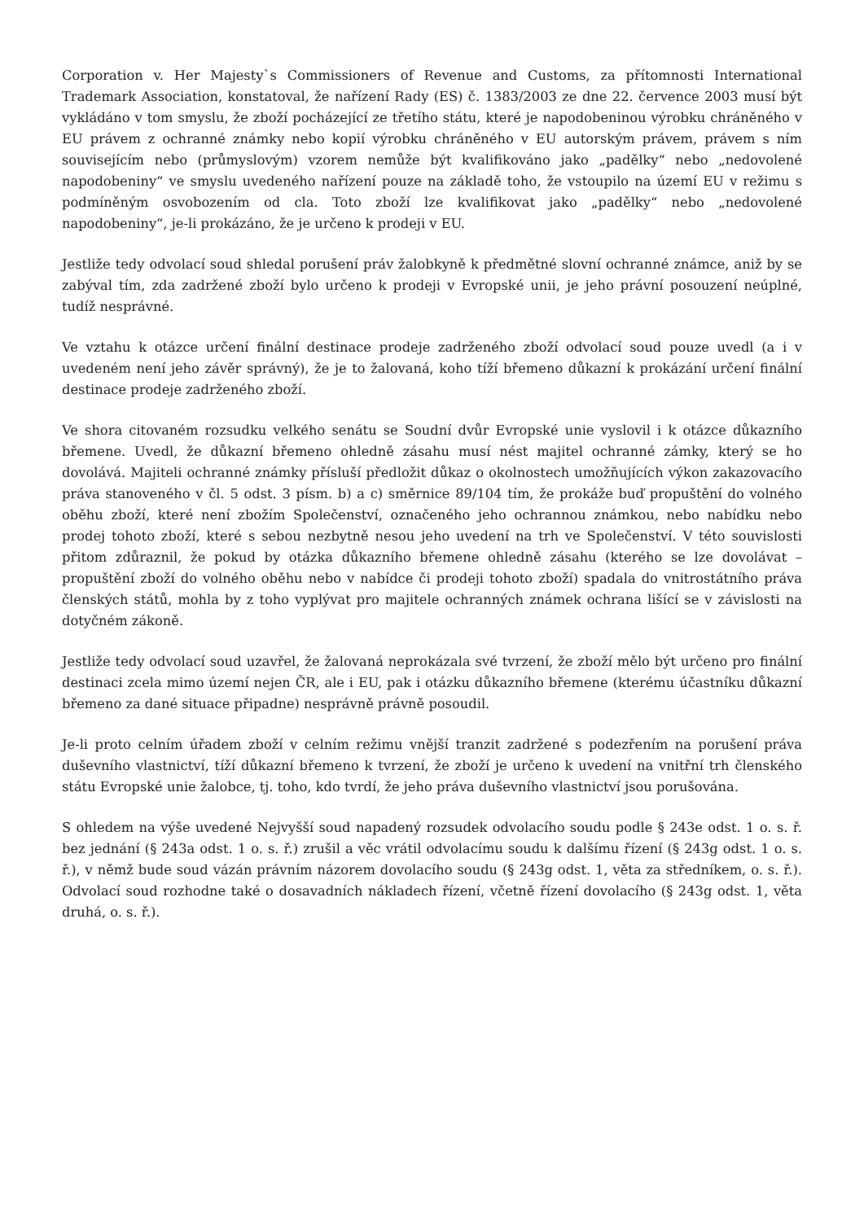Corporation v. Her Majesty`s Commissioners of Revenue and Customs, za přítomnosti International Trademark Association, konstatoval, že nařízení Rady (ES) č. 1383/2003 ze dne 22. července 2003 musí být vykládáno v tom smyslu, že zboží pocházející ze třetího státu, které je napodobeninou výrobku chráněného v EU právem z ochranné známky nebo kopií výrobku chráněného v EU autorským právem, právem s ním souvisejícím nebo (průmyslovým) vzorem nemůže být kvalifikováno jako „padělky“ nebo „nedovolené napodobeniny“ ve smyslu uvedeného nařízení pouze na základě toho, že vstoupilo na území EU v režimu s podmíněným osvobozením od cla. Toto zboží lze kvalifikovat jako „padělky“ nebo „nedovolené napodobeniny“, je-li prokázáno, že je určeno k prodeji v EU.
Jestliže tedy odvolací soud shledal porušení práv žalobkyně k předmětné slovní ochranné známce, aniž by se zabýval tím, zda zadržené zboží bylo určeno k prodeji v Evropské unii, je jeho právní posouzení neúplné, tudíž nesprávné.
Ve vztahu k otázce určení finální destinace prodeje zadrženého zboží odvolací soud pouze uvedl (a i v uvedeném není jeho závěr správný), že je to žalovaná, koho tíží břemeno důkazní k prokázání určení finální destinace prodeje zadrženého zboží.
Ve shora citovaném rozsudku velkého senátu se Soudní dvůr Evropské unie vyslovil i k otázce důkazního břemene. Uvedl, že důkazní břemeno ohledně zásahu musí nést majitel ochranné zámky, který se ho dovolává. Majiteli ochranné známky přísluší předložit důkaz o okolnostech umožňujících výkon zakazovacího práva stanoveného v čl. 5 odst. 3 písm. b) a c) směrnice 89/104 tím, že prokáže buď propuštění do volného oběhu zboží, které není zbožím Společenství, označeného jeho ochrannou známkou, nebo nabídku nebo prodej tohoto zboží, které s sebou nezbytně nesou jeho uvedení na trh ve Společenství. V této souvislosti přitom zdůraznil, že pokud by otázka důkazního břemene ohledně zásahu (kterého se lze dovolávat – propuštění zboží do volného oběhu nebo v nabídce či prodeji tohoto zboží) spadala do vnitrostátního práva členských států, mohla by z toho vyplývat pro majitele ochranných známek ochrana lišící se v závislosti na dotyčném zákoně.
Jestliže tedy odvolací soud uzavřel, že žalovaná neprokázala své tvrzení, že zboží mělo být určeno pro finální destinaci zcela mimo území nejen ČR, ale i EU, pak i otázku důkazního břemene (kterému účastníku důkazní břemeno za dané situace připadne) nesprávně právně posoudil.
Je-li proto celním úřadem zboží v celním režimu vnější tranzit zadržené s podezřením na porušení práva duševního vlastnictví, tíží důkazní břemeno k tvrzení, že zboží je určeno k uvedení na vnitřní trh členského státu Evropské unie žalobce, tj. toho, kdo tvrdí, že jeho práva duševního vlastnictví jsou porušována.
S ohledem na výše uvedené Nejvyšší soud napadený rozsudek odvolacího soudu podle § 243e odst. 1 o. s. ř. bez jednání (§ 243a odst. 1 o. s. ř.) zrušil a věc vrátil odvolacímu soudu k dalšímu řízení (§ 243g odst. 1 o. s. ř.), v němž bude soud vázán právním názorem dovolacího soudu (§ 243g odst. 1, věta za středníkem, o. s. ř.). Odvolací soud rozhodne také o dosavadních nákladech řízení, včetně řízení dovolacího (§ 243g odst. 1, věta druhá, o. s. ř.).